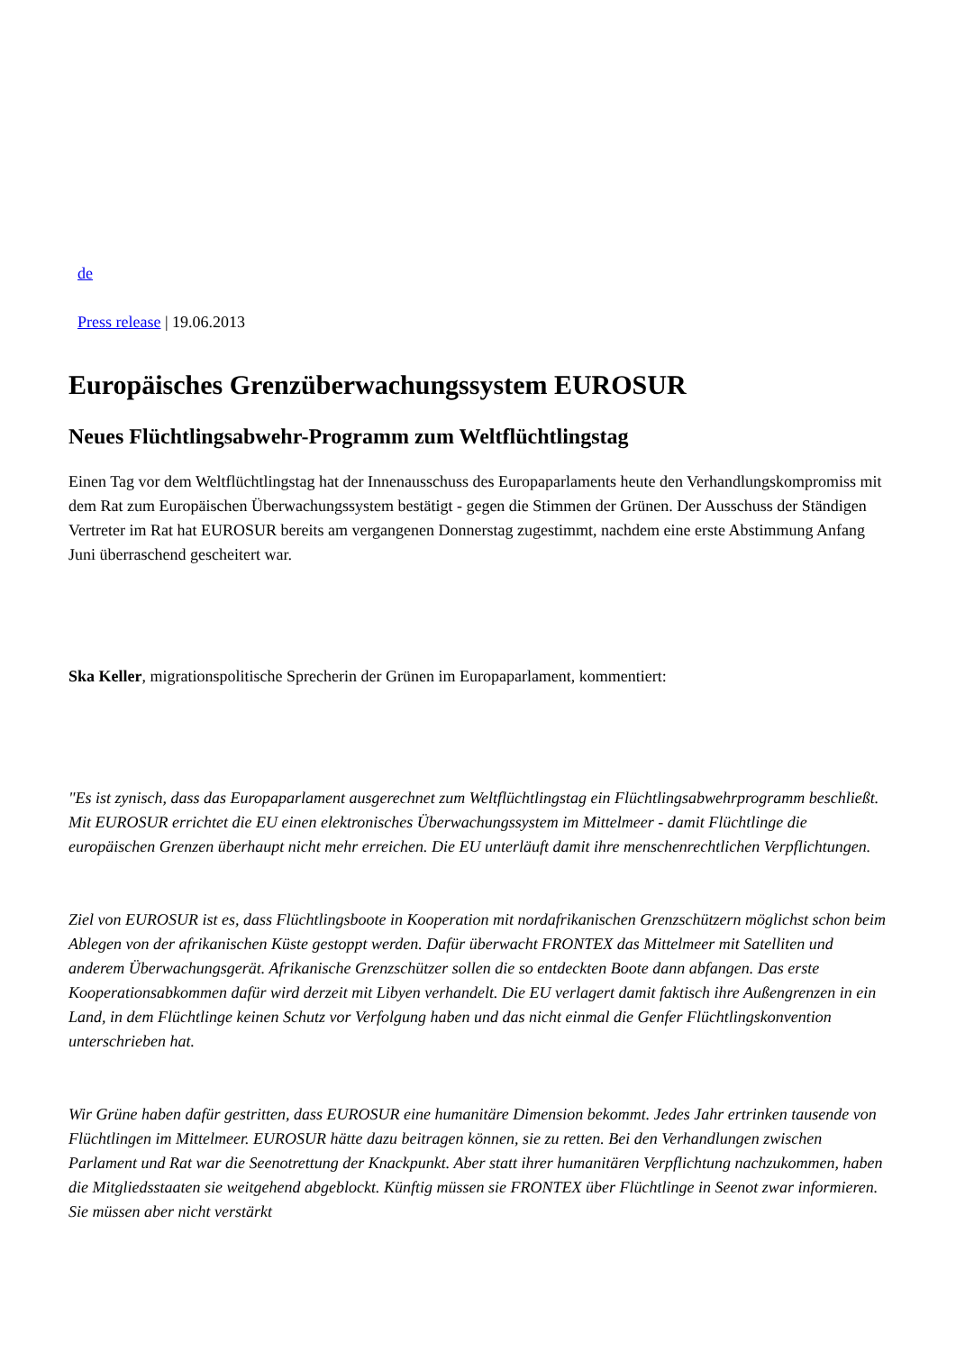de
Press release | 19.06.2013
Europäisches Grenzüberwachungssystem EUROSUR
Neues Flüchtlingsabwehr-Programm zum Weltflüchtlingstag
Einen Tag vor dem Weltflüchtlingstag hat der Innenausschuss des Europaparlaments heute den Verhandlungskompromiss mit dem Rat zum Europäischen Überwachungssystem bestätigt - gegen die Stimmen der Grünen. Der Ausschuss der Ständigen Vertreter im Rat hat EUROSUR bereits am vergangenen Donnerstag zugestimmt, nachdem eine erste Abstimmung Anfang Juni überraschend gescheitert war.
Ska Keller, migrationspolitische Sprecherin der Grünen im Europaparlament, kommentiert:
"Es ist zynisch, dass das Europaparlament ausgerechnet zum Weltflüchtlingstag ein Flüchtlingsabwehrprogramm beschließt. Mit EUROSUR errichtet die EU einen elektronisches Überwachungssystem im Mittelmeer - damit Flüchtlinge die europäischen Grenzen überhaupt nicht mehr erreichen. Die EU unterläuft damit ihre menschenrechtlichen Verpflichtungen.
Ziel von EUROSUR ist es, dass Flüchtlingsboote in Kooperation mit nordafrikanischen Grenzschützern möglichst schon beim Ablegen von der afrikanischen Küste gestoppt werden. Dafür überwacht FRONTEX das Mittelmeer mit Satelliten und anderem Überwachungsgerät. Afrikanische Grenzschützer sollen die so entdeckten Boote dann abfangen. Das erste Kooperationsabkommen dafür wird derzeit mit Libyen verhandelt. Die EU verlagert damit faktisch ihre Außengrenzen in ein Land, in dem Flüchtlinge keinen Schutz vor Verfolgung haben und das nicht einmal die Genfer Flüchtlingskonvention unterschrieben hat.
Wir Grüne haben dafür gestritten, dass EUROSUR eine humanitäre Dimension bekommt. Jedes Jahr ertrinken tausende von Flüchtlingen im Mittelmeer. EUROSUR hätte dazu beitragen können, sie zu retten. Bei den Verhandlungen zwischen Parlament und Rat war die Seenotrettung der Knackpunkt. Aber statt ihrer humanitären Verpflichtung nachzukommen, haben die Mitgliedsstaaten sie weitgehend abgeblockt. Künftig müssen sie FRONTEX über Flüchtlinge in Seenot zwar informieren. Sie müssen aber nicht verstärkt